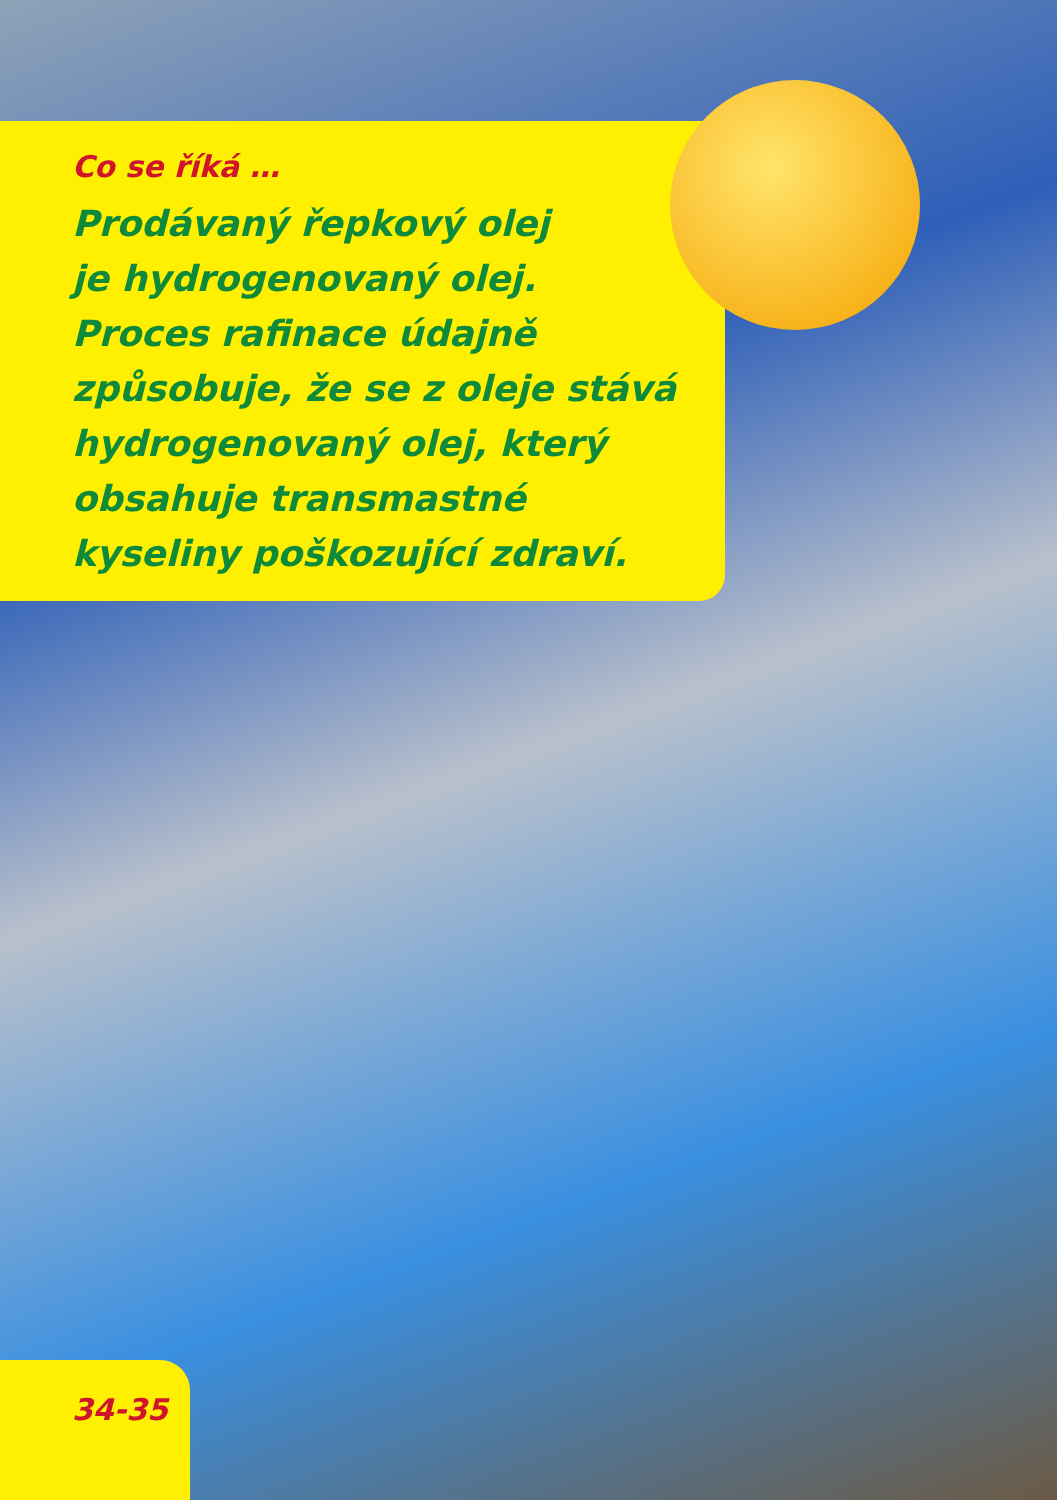Co se říká …
Prodávaný řepkový olej
je hydrogenovaný olej.
Proces rafinace údajně
způsobuje, že se z oleje stává
hydrogenovaný olej, který
obsahuje transmastné
kyseliny poškozující zdraví.
34-35